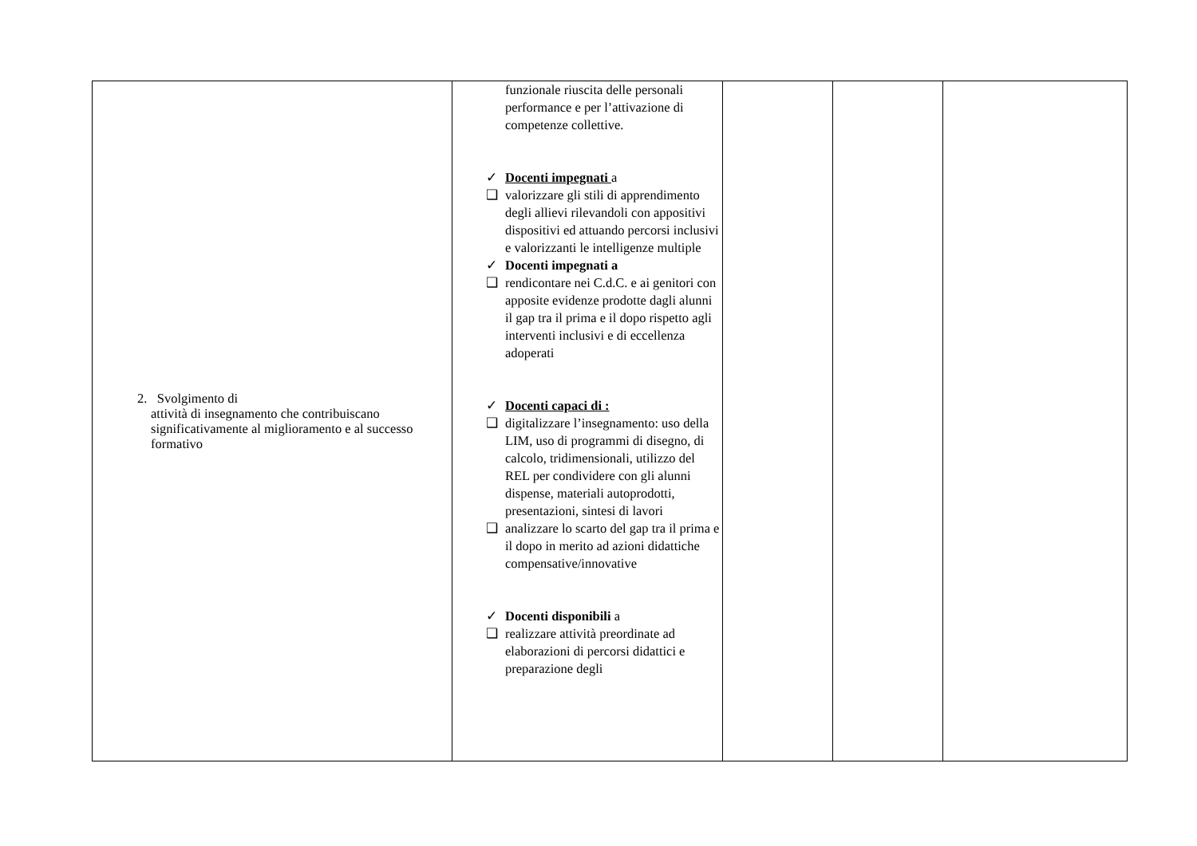| 2. Svolgimento di attività di insegnamento che contribuiscano significativamente al miglioramento e al successo formativo | funzionale riuscita delle personali performance e per l’attivazione di competenze collettive. ✓ Docenti impegnati a ❑ valorizzare gli stili di apprendimento degli allievi rilevandoli con appositivi dispositivi ed attuando percorsi inclusivi e valorizzanti le intelligenze multiple ✓ Docenti impegnati a ❑ rendicontare nei C.d.C. e ai genitori con apposite evidenze prodotte dagli alunni il gap tra il prima e il dopo rispetto agli interventi inclusivi e di eccellenza adoperati ✓ Docenti capaci di : ❑ digitalizzare l’insegnamento: uso della LIM, uso di programmi di disegno, di calcolo, tridimensionali, utilizzo del REL per condividere con gli alunni dispense, materiali autoprodotti, presentazioni, sintesi di lavori ❑ analizzare lo scarto del gap tra il prima e il dopo in merito ad azioni didattiche compensative/innovative ✓ Docenti disponibili a ❑ realizzare attività preordinate ad elaborazioni di percorsi didattici e preparazione degli | | | |